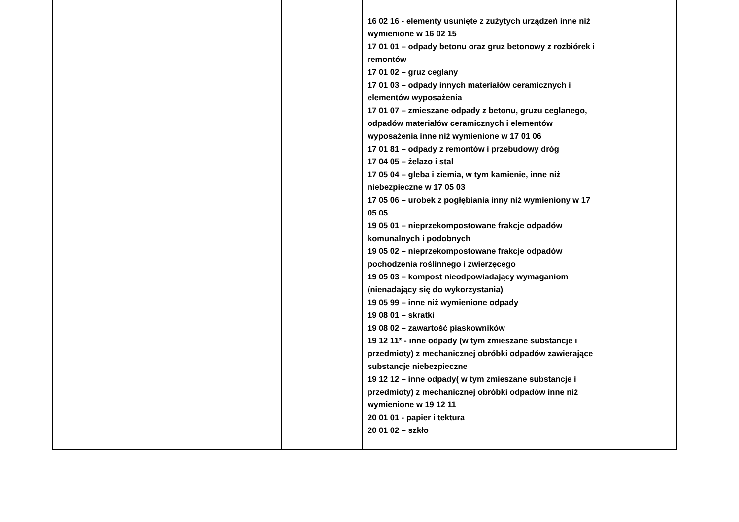| | | | 16 02 16 - elementy usunięte z zużytych urządzeń inne niż wymienione w 16 02 15 17 01 01 – odpady betonu oraz gruz betonowy z rozbiórek i remontów 17 01 02 – gruz ceglany 17 01 03 – odpady innych materiałów ceramicznych i elementów wyposażenia 17 01 07 – zmieszane odpady z betonu, gruzu ceglanego, odpadów materiałów ceramicznych i elementów wyposażenia inne niż wymienione w 17 01 06 17 01 81 – odpady z remontów i przebudowy dróg 17 04 05 – żelazo i stal 17 05 04 – gleba i ziemia, w tym kamienie, inne niż niebezpieczne w 17 05 03 17 05 06 – urobek z pogłębiania inny niż wymieniony w 17 05 05 19 05 01 – nieprzekompostowane frakcje odpadów komunalnych i podobnych 19 05 02 – nieprzekompostowane frakcje odpadów pochodzenia roślinnego i zwierzęcego 19 05 03 – kompost nieodpowiadający wymaganiom (nienadający się do wykorzystania) 19 05 99 – inne niż wymienione odpady 19 08 01 – skratki 19 08 02 – zawartość piaskowników 19 12 11* - inne odpady (w tym zmieszane substancje i przedmioty) z mechanicznej obróbki odpadów zawierające substancje niebezpieczne 19 12 12 – inne odpady( w tym zmieszane substancje i przedmioty) z mechanicznej obróbki odpadów inne niż wymienione w 19 12 11 20 01 01 - papier i tektura 20 01 02 – szkło | |